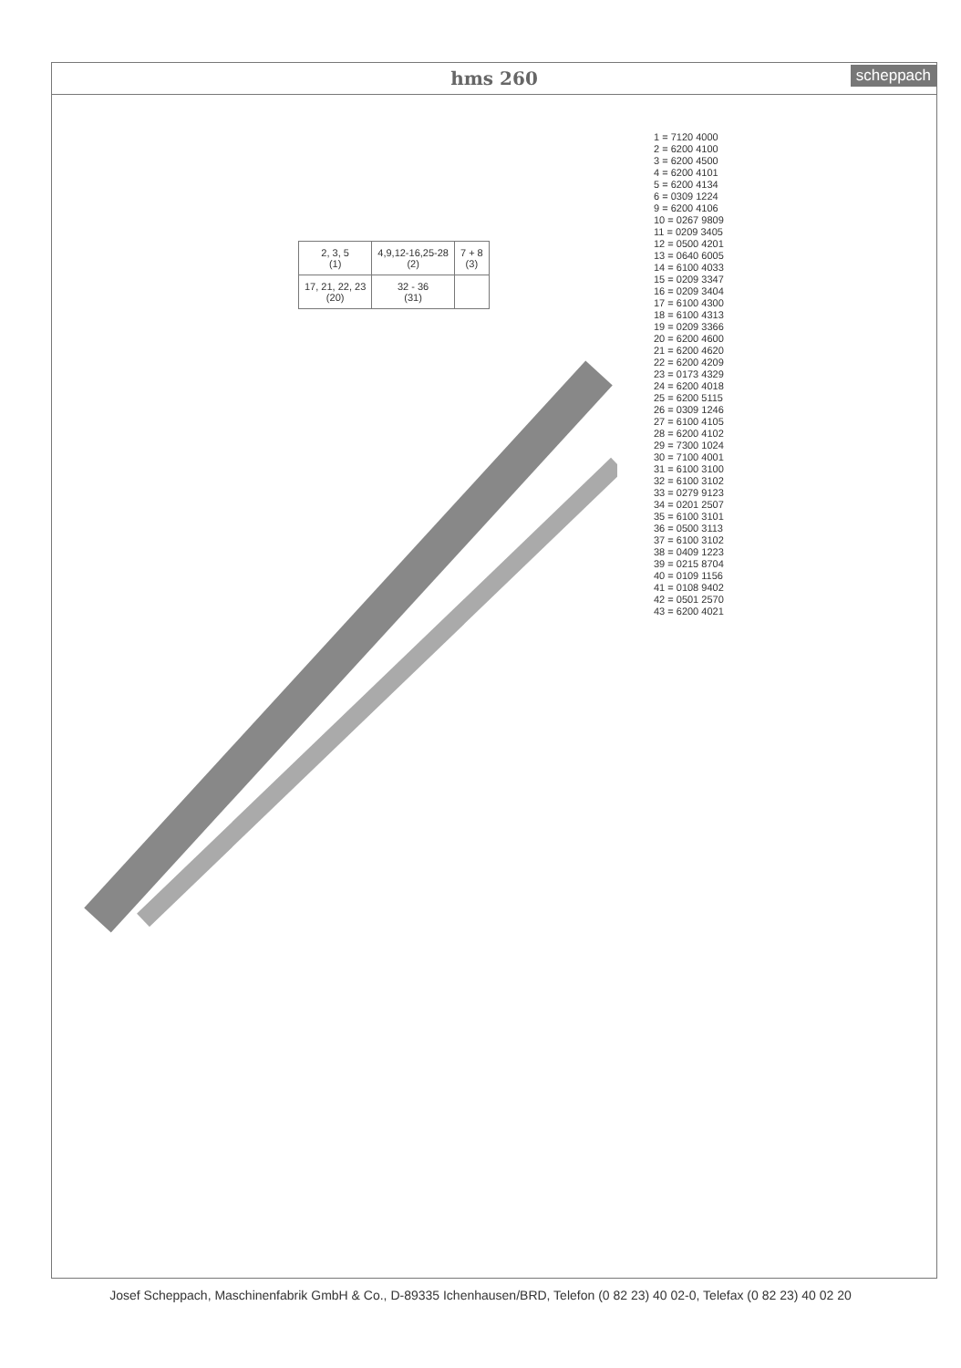hms 260 scheppach
| 2, 3, 5 (1) | 4,9,12-16,25-28 (2) | 7 + 8 (3) |
| 17, 21, 22, 23 (20) | 32 - 36 (31) | |
1 = 7120 4000
2 = 6200 4100
3 = 6200 4500
4 = 6200 4101
5 = 6200 4134
6 = 0309 1224
9 = 6200 4106
10 = 0267 9809
11 = 0209 3405
12 = 0500 4201
13 = 0640 6005
14 = 6100 4033
15 = 0209 3347
16 = 0209 3404
17 = 6100 4300
18 = 6100 4313
19 = 0209 3366
20 = 6200 4600
21 = 6200 4620
22 = 6200 4209
23 = 0173 4329
24 = 6200 4018
25 = 6200 5115
26 = 0309 1246
27 = 6100 4105
28 = 6200 4102
29 = 7300 1024
30 = 7100 4001
31 = 6100 3100
32 = 6100 3102
33 = 0279 9123
34 = 0201 2507
35 = 6100 3101
36 = 0500 3113
37 = 6100 3102
38 = 0409 1223
39 = 0215 8704
40 = 0109 1156
41 = 0108 9402
42 = 0501 2570
43 = 6200 4021
Josef Scheppach, Maschinenfabrik GmbH & Co., D-89335 Ichenhausen/BRD, Telefon (0 82 23) 40 02-0, Telefax (0 82 23) 40 02 20